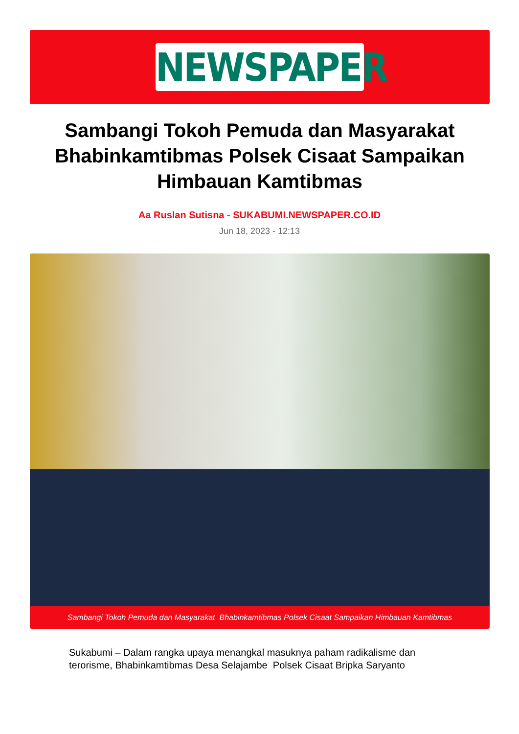NEWSPAPER
Sambangi Tokoh Pemuda dan Masyarakat Bhabinkamtibmas Polsek Cisaat Sampaikan Himbauan Kamtibmas
Aa Ruslan Sutisna - SUKABUMI.NEWSPAPER.CO.ID
Jun 18, 2023 - 12:13
Sambangi Tokoh Pemuda dan Masyarakat Bhabinkamtibmas Polsek Cisaat Sampaikan Himbauan Kamtibmas
Sukabumi – Dalam rangka upaya menangkal masuknya paham radikalisme dan terorisme, Bhabinkamtibmas Desa Selajambe Polsek Cisaat Bripka Saryanto